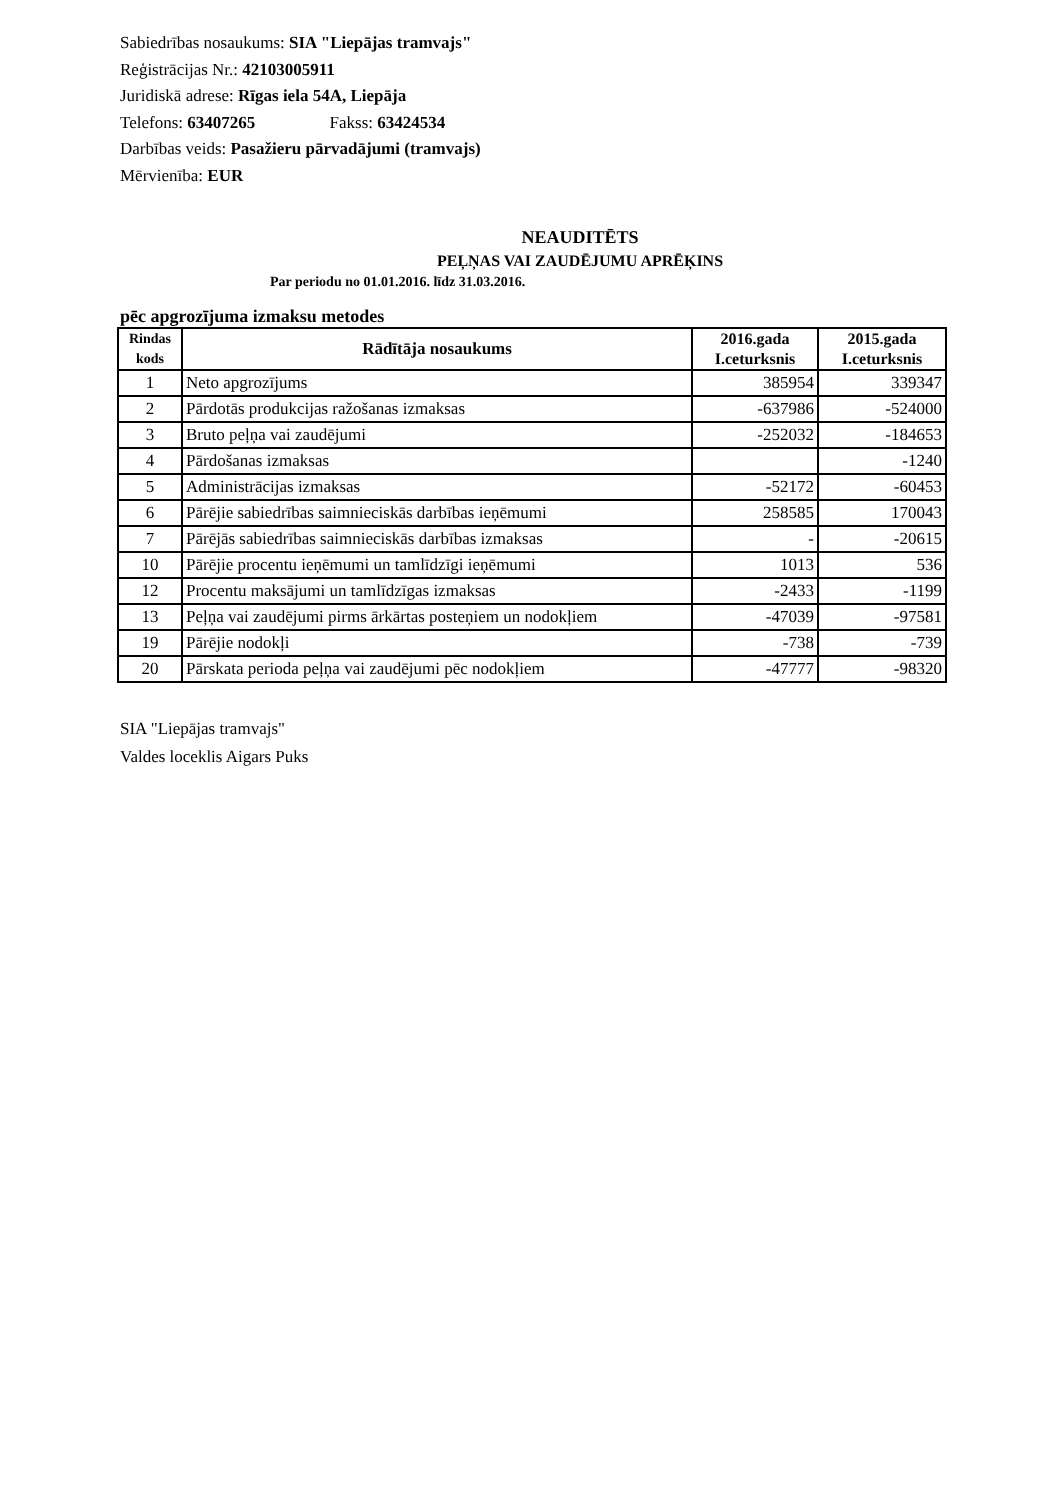Sabiedrības nosaukums: SIA "Liepājas tramvajs"
Reģistrācijas Nr.: 42103005911
Juridiskā adrese: Rīgas iela 54A, Liepāja
Telefons: 63407265 Fakss: 63424534
Darbības veids: Pasažieru pārvadājumi (tramvajs)
Mērvienība: EUR
NEAUDITĒTS
PEĻŅAS VAI ZAUDĒJUMU APRĒĶINS
Par periodu no 01.01.2016. līdz 31.03.2016.
pēc apgrozījuma izmaksu metodes
| Rindas kods | Rādītāja nosaukums | 2016.gada I.ceturksnis | 2015.gada I.ceturksnis |
| --- | --- | --- | --- |
| 1 | Neto apgrozījums | 385954 | 339347 |
| 2 | Pārdotās produkcijas ražošanas izmaksas | -637986 | -524000 |
| 3 | Bruto peļņa vai zaudējumi | -252032 | -184653 |
| 4 | Pārdošanas izmaksas | | -1240 |
| 5 | Administrācijas izmaksas | -52172 | -60453 |
| 6 | Pārējie sabiedrības saimnieciskās darbības ieņēmumi | 258585 | 170043 |
| 7 | Pārējās sabiedrības saimnieciskās darbības izmaksas | - | -20615 |
| 10 | Pārējie procentu ieņēmumi un tamlīdzīgi ieņēmumi | 1013 | 536 |
| 12 | Procentu maksājumi un tamlīdzīgas izmaksas | -2433 | -1199 |
| 13 | Peļņa vai zaudējumi pirms ārkārtas posteņiem un nodokļiem | -47039 | -97581 |
| 19 | Pārējie nodokļi | -738 | -739 |
| 20 | Pārskata perioda peļņa vai zaudējumi pēc nodokļiem | -47777 | -98320 |
SIA "Liepājas tramvajs"
Valdes loceklis Aigars Puks